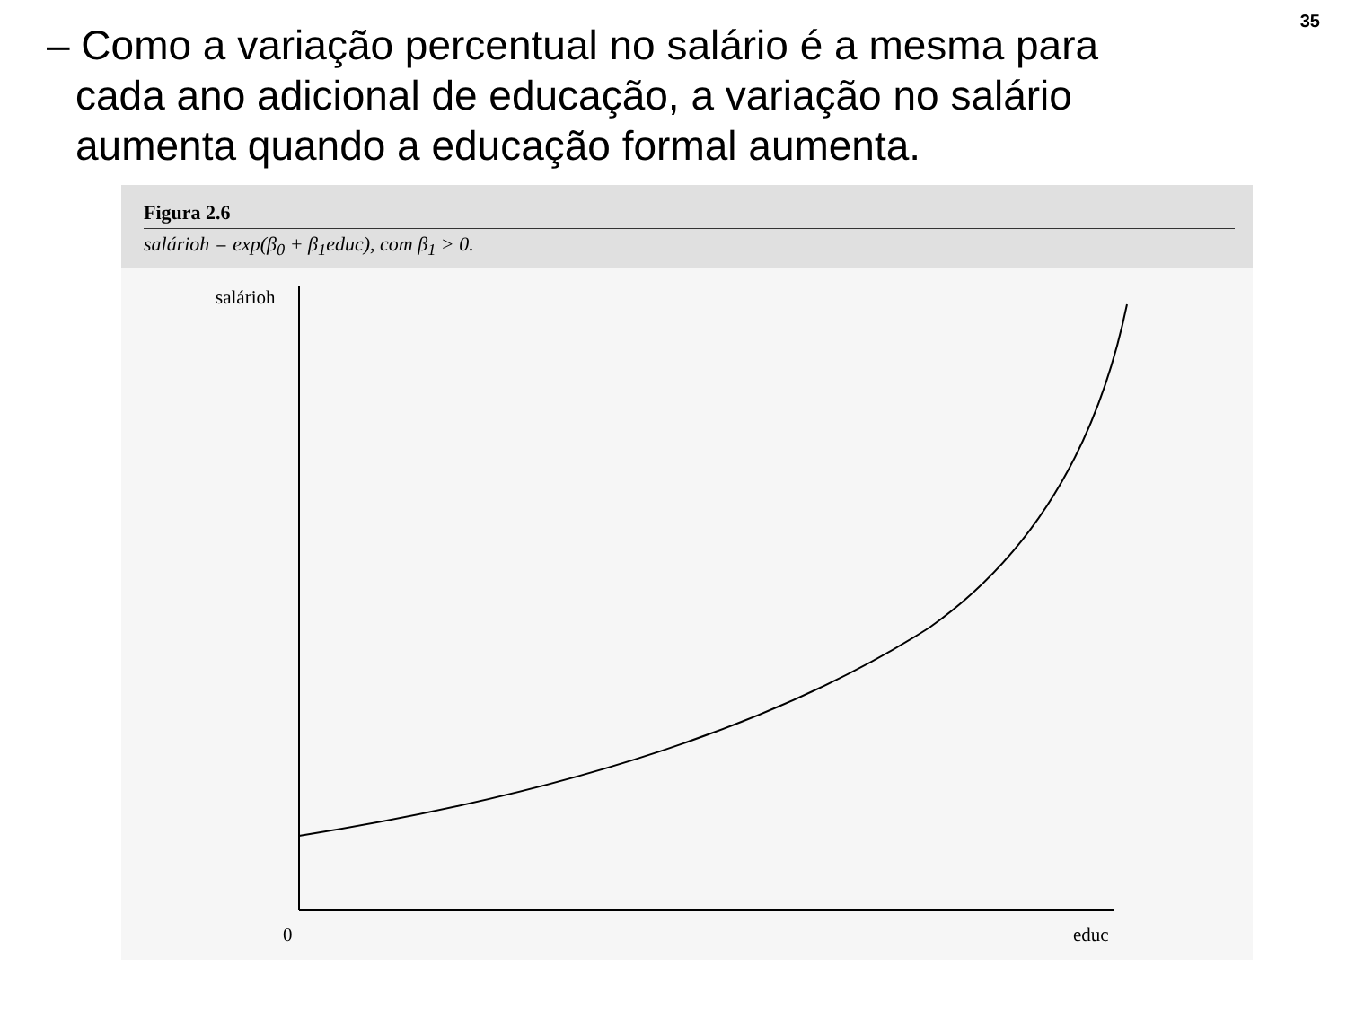35
– Como a variação percentual no salário é a mesma para cada ano adicional de educação, a variação no salário aumenta quando a educação formal aumenta.
Figura 2.6
salárioh = exp(β<sub>0</sub> + β<sub>1</sub>educ), com β<sub>1</sub> > 0.
salárioh
0 educ